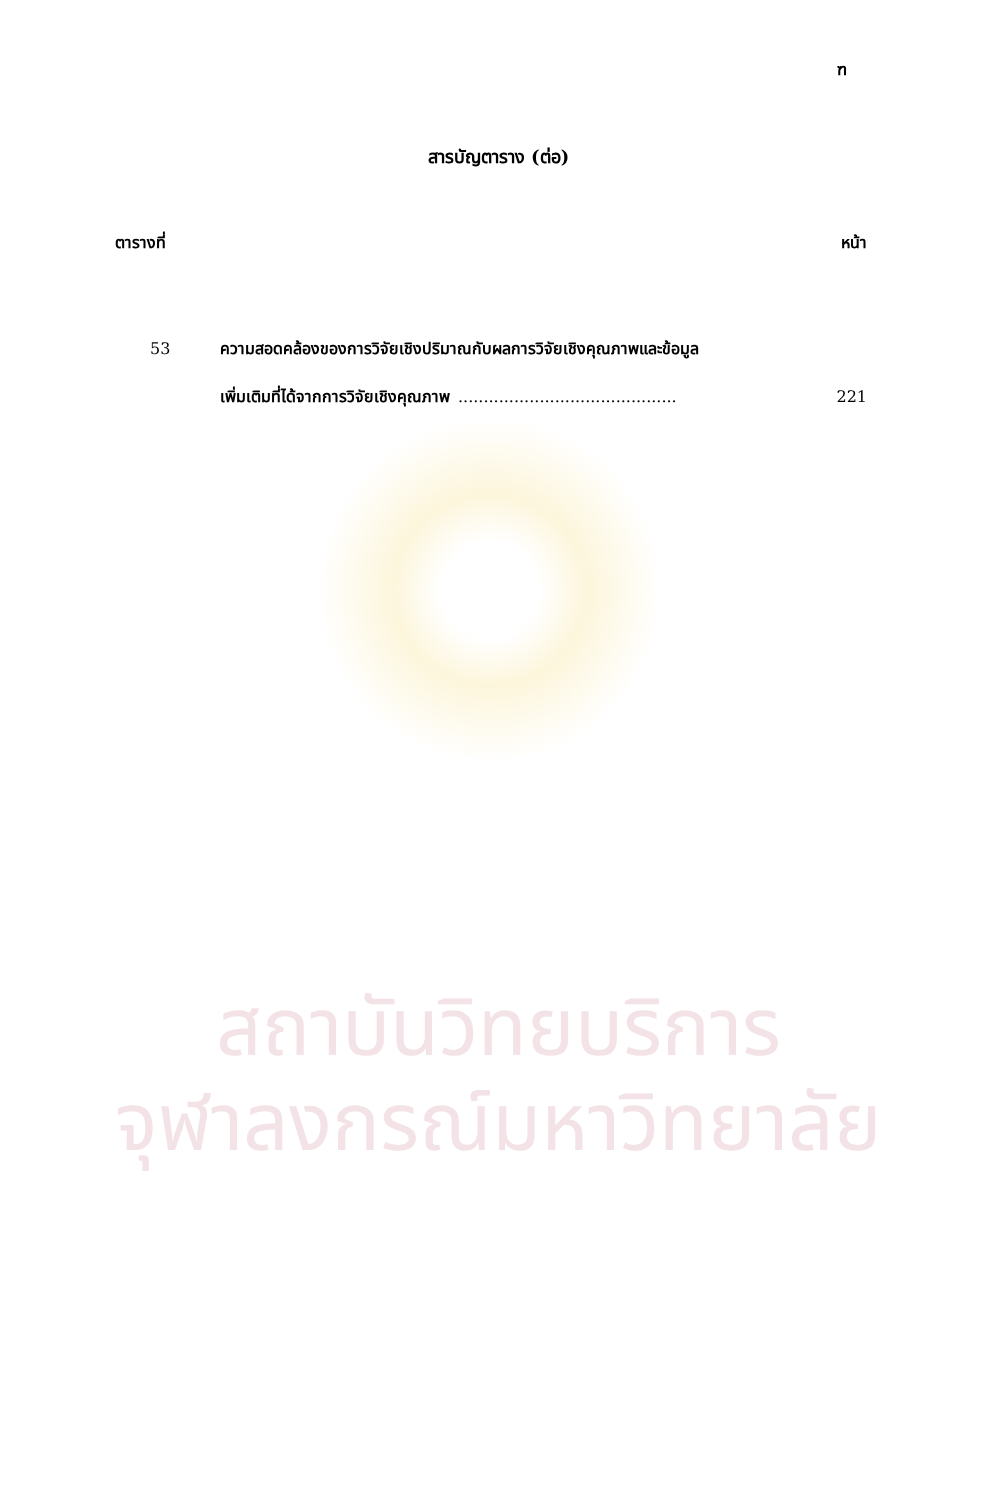ฑ
สารบัญตาราง (ต่อ)
ตารางที่ หน้า
53 ความสอดคล้องของการวิจัยเชิงปริมาณกับผลการวิจัยเชิงคุณภาพและข้อมูล
เพิ่มเติมที่ได้จากการวิจัยเชิงคุณภาพ........................................... 221
สถาบันวิทยบริการ
จุฬาลงกรณ์มหาวิทยาลัย